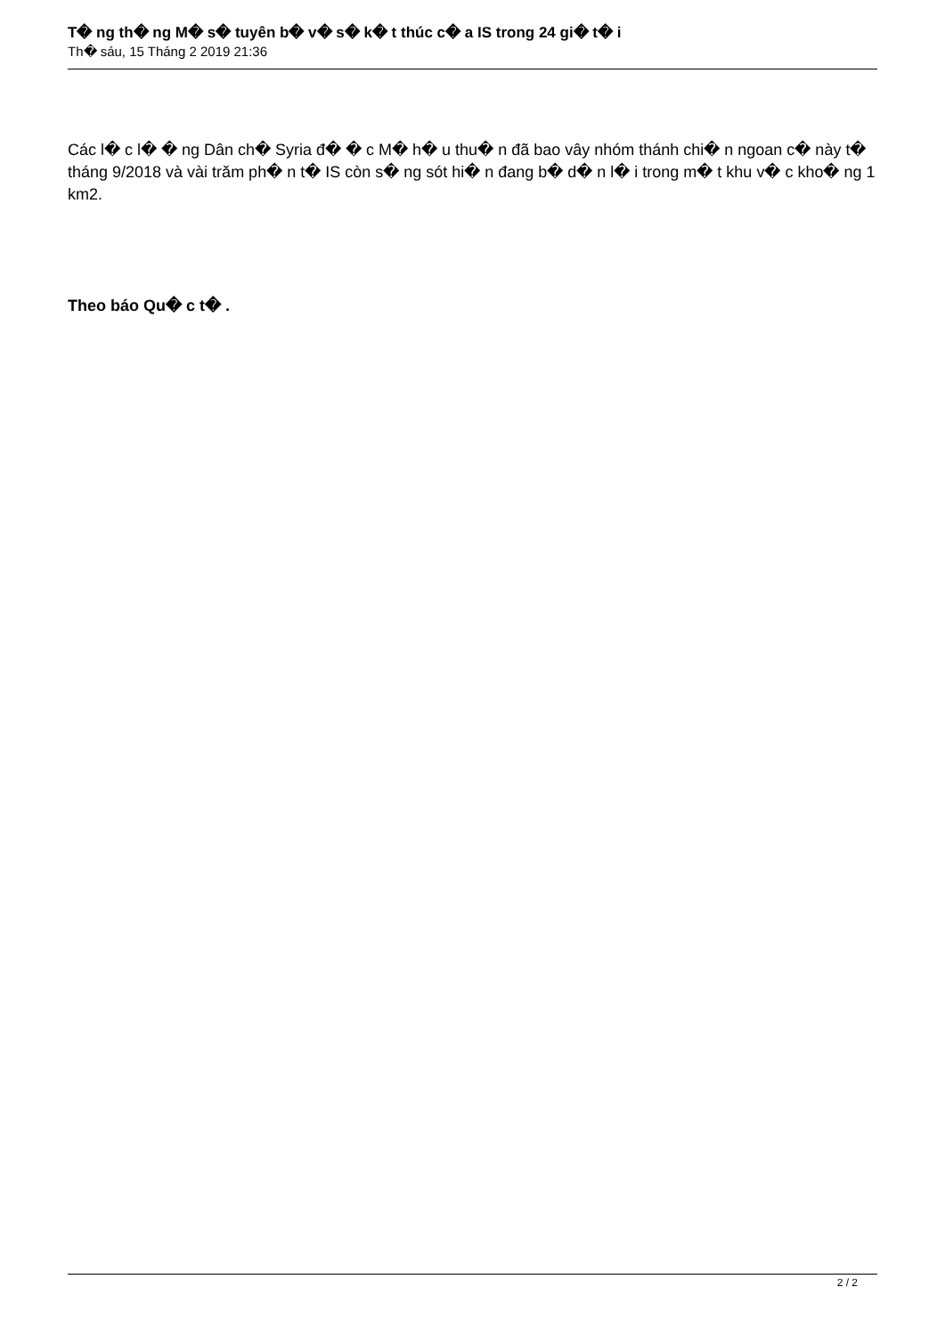T� ng th� ng M� s� tuyên b� v� s� k� t thúc c� a IS trong 24 gi� t� i
Th� sáu, 15 Tháng 2 2019 21:36
Các l� c l� � ng Dân ch� Syria đ� � c M� h� u thu� n đã bao vây nhóm thánh chi� n ngoan c� này t� tháng 9/2018 và vài trăm ph� n t� IS còn s� ng sót hi� n đang b� d� n l� i trong m� t khu v� c kho� ng 1 km2.
Theo báo Qu� c t� .
2 / 2